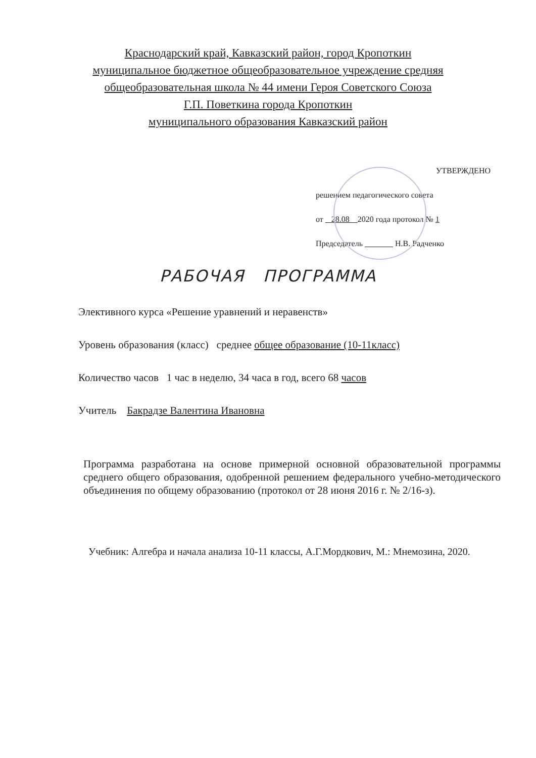Краснодарский край, Кавказский район, город Кропоткин
муниципальное бюджетное общеобразовательное учреждение средняя
общеобразовательная школа № 44 имени Героя Советского Союза
Г.П. Поветкина города Кропоткин
муниципального образования Кавказский район
УТВЕРЖДЕНО
решением педагогического совета
от 28.08 2020 года протокол № 1
Председатель Н.В. Радченко
РАБОЧАЯ ПРОГРАММА
Элективного курса «Решение уравнений и неравенств»
Уровень образования (класс) среднее общее образование (10-11класс)
Количество часов 1 час в неделю, 34 часа в год, всего 68 часов
Учитель Бакрадзе Валентина Ивановна
Программа разработана на основе примерной основной образовательной программы среднего общего образования, одобренной решением федерального учебно-методического объединения по общему образованию (протокол от 28 июня 2016 г. № 2/16-з).
Учебник: Алгебра и начала анализа 10-11 классы, А.Г.Мордкович, М.: Мнемозина, 2020.